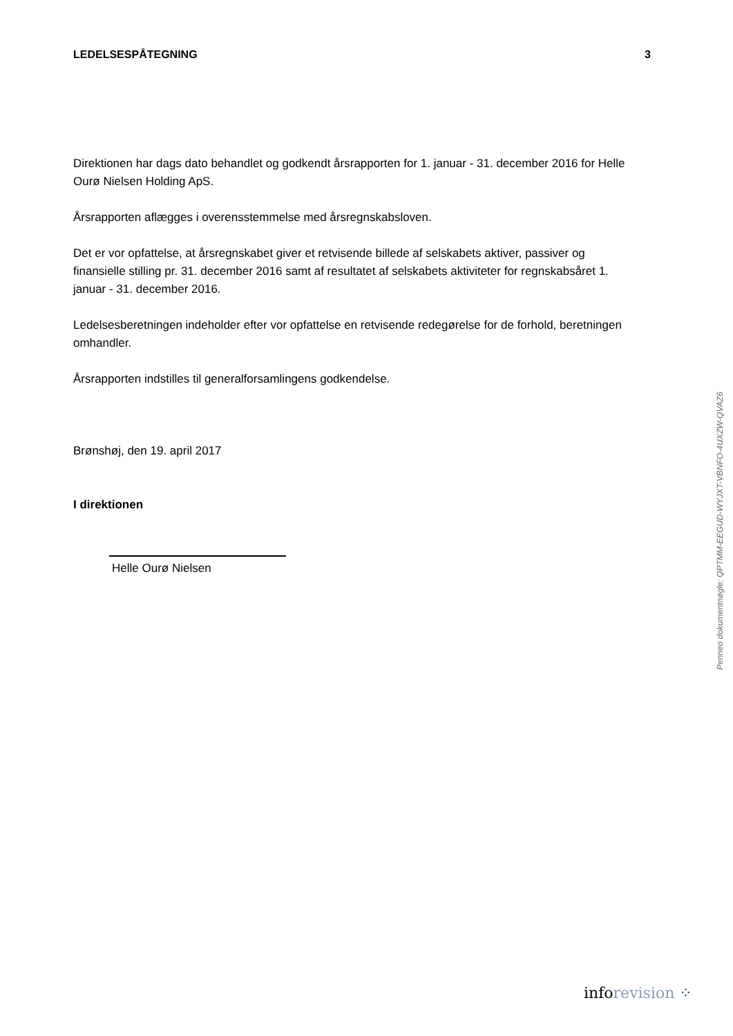LEDELSESPÅTEGNING 3
Direktionen har dags dato behandlet og godkendt årsrapporten for 1. januar - 31. december 2016 for Helle Ourø Nielsen Holding ApS.
Årsrapporten aflægges i overensstemmelse med årsregnskabsloven.
Det er vor opfattelse, at årsregnskabet giver et retvisende billede af selskabets aktiver, passiver og finansielle stilling pr. 31. december 2016 samt af resultatet af selskabets aktiviteter for regnskabsåret 1. januar - 31. december 2016.
Ledelsesberetningen indeholder efter vor opfattelse en retvisende redegørelse for de forhold, beretningen omhandler.
Årsrapporten indstilles til generalforsamlingens godkendelse.
Brønshøj, den 19. april 2017
I direktionen
Helle Ourø Nielsen
Penneo dokumentnøgle: QPTMM-EEGUD-WYJXT-VBNFO-4UXZW-QVAZ6
inforevision ⁘